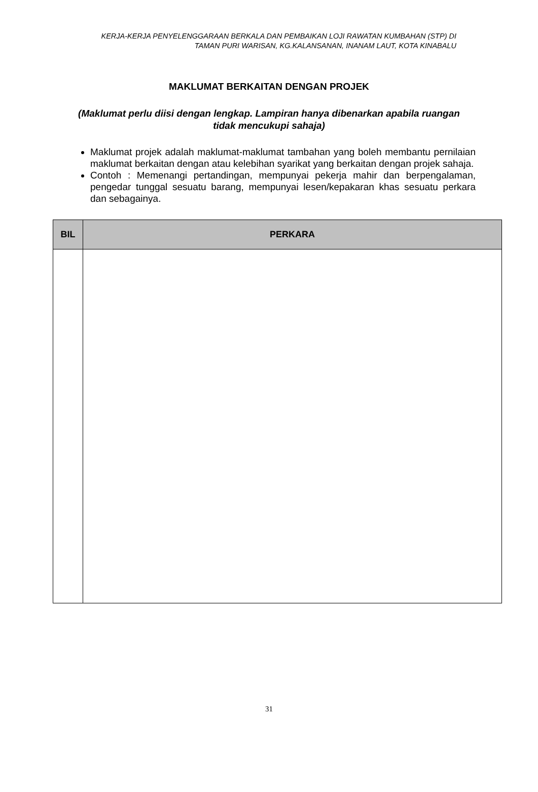KERJA-KERJA PENYELENGGARAAN BERKALA DAN PEMBAIKAN LOJI RAWATAN KUMBAHAN (STP) DI TAMAN PURI WARISAN, KG.KALANSANAN, INANAM LAUT, KOTA KINABALU
MAKLUMAT BERKAITAN DENGAN PROJEK
(Maklumat perlu diisi dengan lengkap. Lampiran hanya dibenarkan apabila ruangan tidak mencukupi sahaja)
Maklumat projek adalah maklumat-maklumat tambahan yang boleh membantu pernilaian maklumat berkaitan dengan atau kelebihan syarikat yang berkaitan dengan projek sahaja.
Contoh : Memenangi pertandingan, mempunyai pekerja mahir dan berpengalaman, pengedar tunggal sesuatu barang, mempunyai lesen/kepakaran khas sesuatu perkara dan sebagainya.
| BIL | PERKARA |
| --- | --- |
31